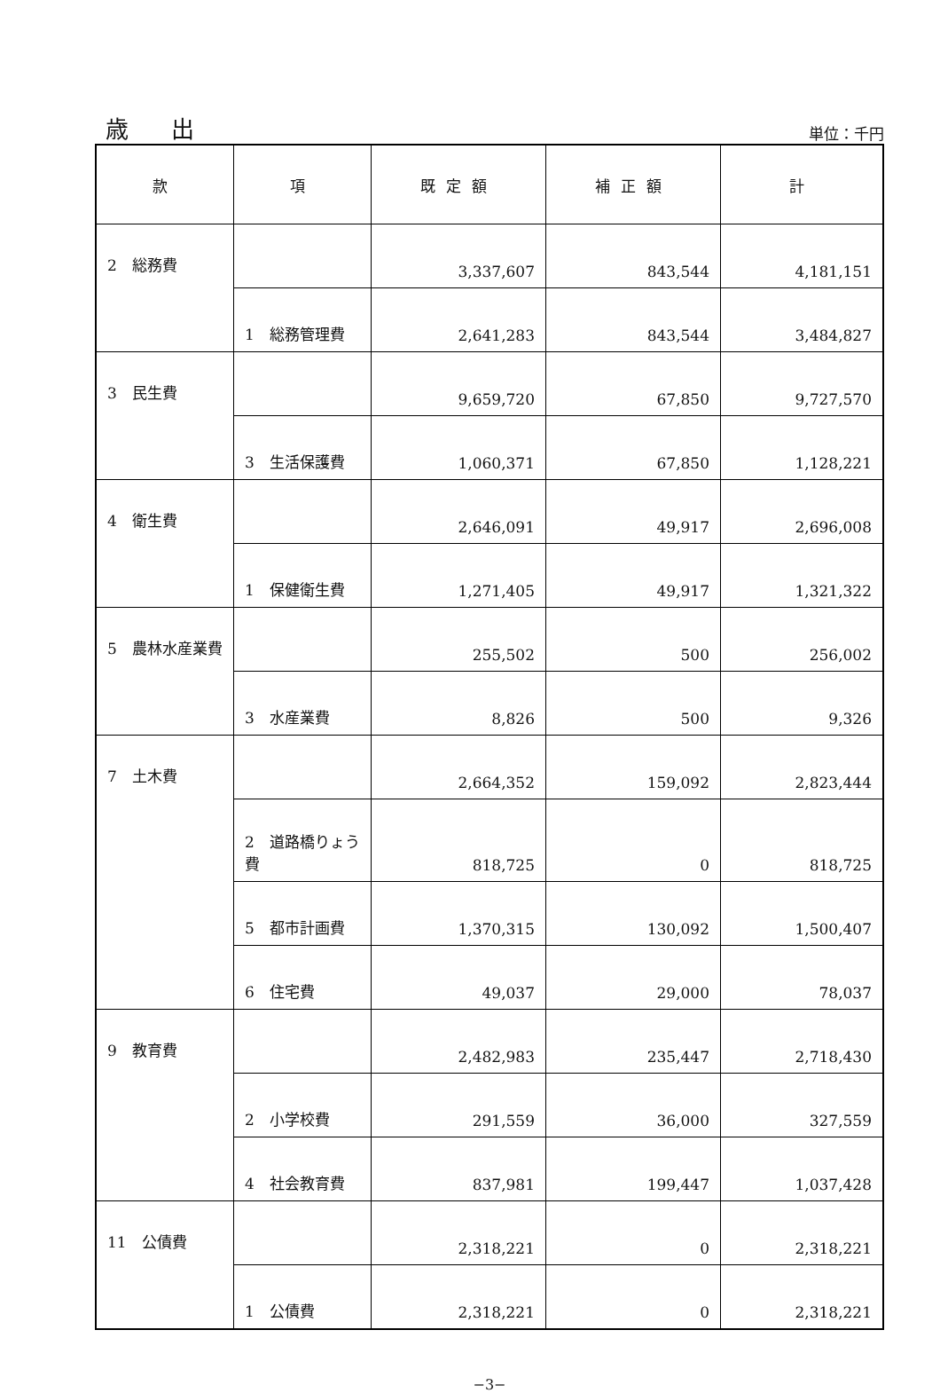歳 出
単位：千円
| 款 | 項 | 既定額 | 補正額 | 計 |
| --- | --- | --- | --- | --- |
| 2 総務費 | | 3,337,607 | 843,544 | 4,181,151 |
| | 1 総務管理費 | 2,641,283 | 843,544 | 3,484,827 |
| 3 民生費 | | 9,659,720 | 67,850 | 9,727,570 |
| | 3 生活保護費 | 1,060,371 | 67,850 | 1,128,221 |
| 4 衛生費 | | 2,646,091 | 49,917 | 2,696,008 |
| | 1 保健衛生費 | 1,271,405 | 49,917 | 1,321,322 |
| 5 農林水産業費 | | 255,502 | 500 | 256,002 |
| | 3 水産業費 | 8,826 | 500 | 9,326 |
| 7 土木費 | | 2,664,352 | 159,092 | 2,823,444 |
| | 2 道路橋りょう費 | 818,725 | 0 | 818,725 |
| | 5 都市計画費 | 1,370,315 | 130,092 | 1,500,407 |
| | 6 住宅費 | 49,037 | 29,000 | 78,037 |
| 9 教育費 | | 2,482,983 | 235,447 | 2,718,430 |
| | 2 小学校費 | 291,559 | 36,000 | 327,559 |
| | 4 社会教育費 | 837,981 | 199,447 | 1,037,428 |
| 11 公債費 | | 2,318,221 | 0 | 2,318,221 |
| | 1 公債費 | 2,318,221 | 0 | 2,318,221 |
−3−